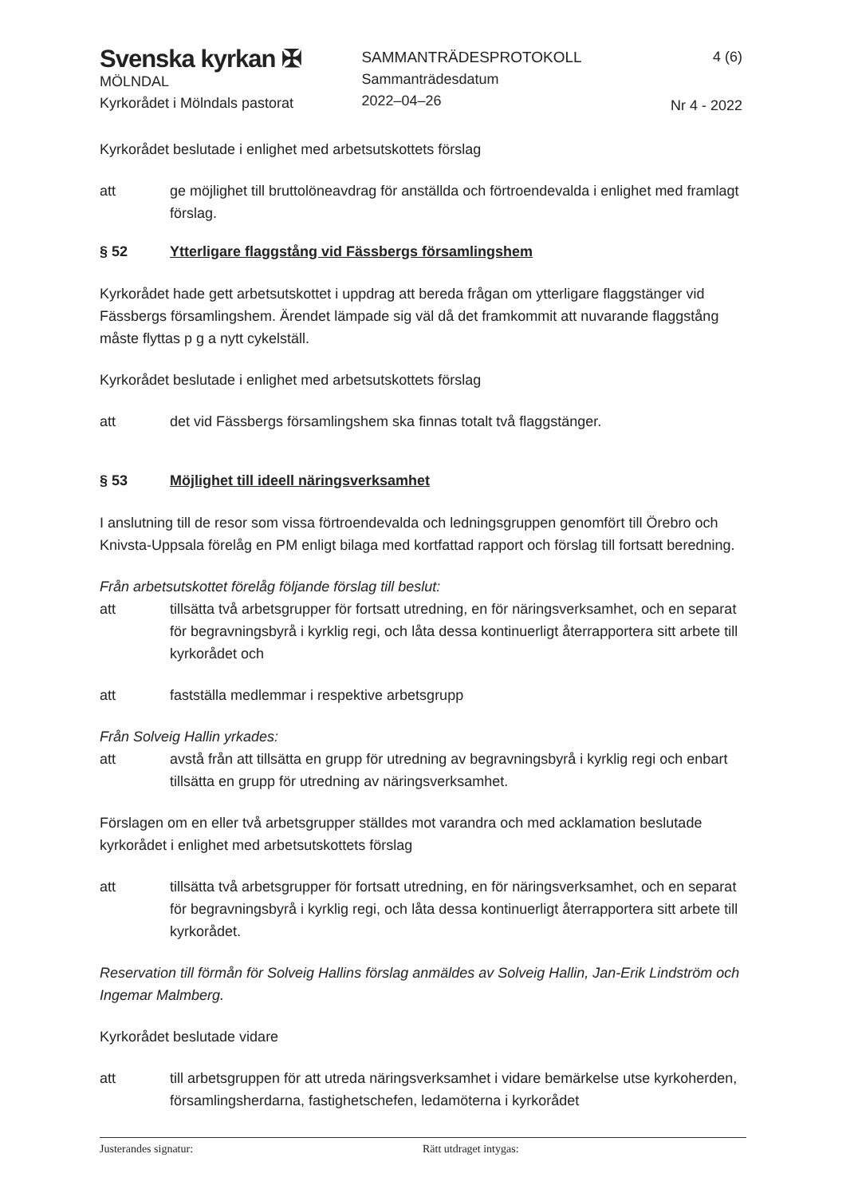Svenska kyrkan ✠
MÖLNDAL
Kyrkorådet i Mölndals pastorat
SAMMANTRÄDESPROTOKOLL
Sammanträdesdatum
2022–04–26
4 (6)
Nr 4 - 2022
Kyrkorådet beslutade i enlighet med arbetsutskottets förslag
att ge möjlighet till bruttolöneavdrag för anställda och förtroendevalda i enlighet med framlagt förslag.
§ 52 Ytterligare flaggstång vid Fässbergs församlingshem
Kyrkorådet hade gett arbetsutskottet i uppdrag att bereda frågan om ytterligare flaggstänger vid Fässbergs församlingshem. Ärendet lämpade sig väl då det framkommit att nuvarande flaggstång måste flyttas p g a nytt cykelställ.
Kyrkorådet beslutade i enlighet med arbetsutskottets förslag
att det vid Fässbergs församlingshem ska finnas totalt två flaggstänger.
§ 53 Möjlighet till ideell näringsverksamhet
I anslutning till de resor som vissa förtroendevalda och ledningsgruppen genomfört till Örebro och Knivsta-Uppsala förelåg en PM enligt bilaga med kortfattad rapport och förslag till fortsatt beredning.
Från arbetsutskottet förelåg följande förslag till beslut:
att tillsätta två arbetsgrupper för fortsatt utredning, en för näringsverksamhet, och en separat för begravningsbyrå i kyrklig regi, och låta dessa kontinuerligt återrapportera sitt arbete till kyrkorådet och
att fastställa medlemmar i respektive arbetsgrupp
Från Solveig Hallin yrkades:
att avstå från att tillsätta en grupp för utredning av begravningsbyrå i kyrklig regi och enbart tillsätta en grupp för utredning av näringsverksamhet.
Förslagen om en eller två arbetsgrupper ställdes mot varandra och med acklamation beslutade kyrkorådet i enlighet med arbetsutskottets förslag
att tillsätta två arbetsgrupper för fortsatt utredning, en för näringsverksamhet, och en separat för begravningsbyrå i kyrklig regi, och låta dessa kontinuerligt återrapportera sitt arbete till kyrkorådet.
Reservation till förmån för Solveig Hallins förslag anmäldes av Solveig Hallin, Jan-Erik Lindström och Ingemar Malmberg.
Kyrkorådet beslutade vidare
att till arbetsgruppen för att utreda näringsverksamhet i vidare bemärkelse utse kyrkoherden, församlingsherdarna, fastighetschefen, ledamöterna i kyrkorådet
Justerandes signatur: Rätt utdraget intygas: